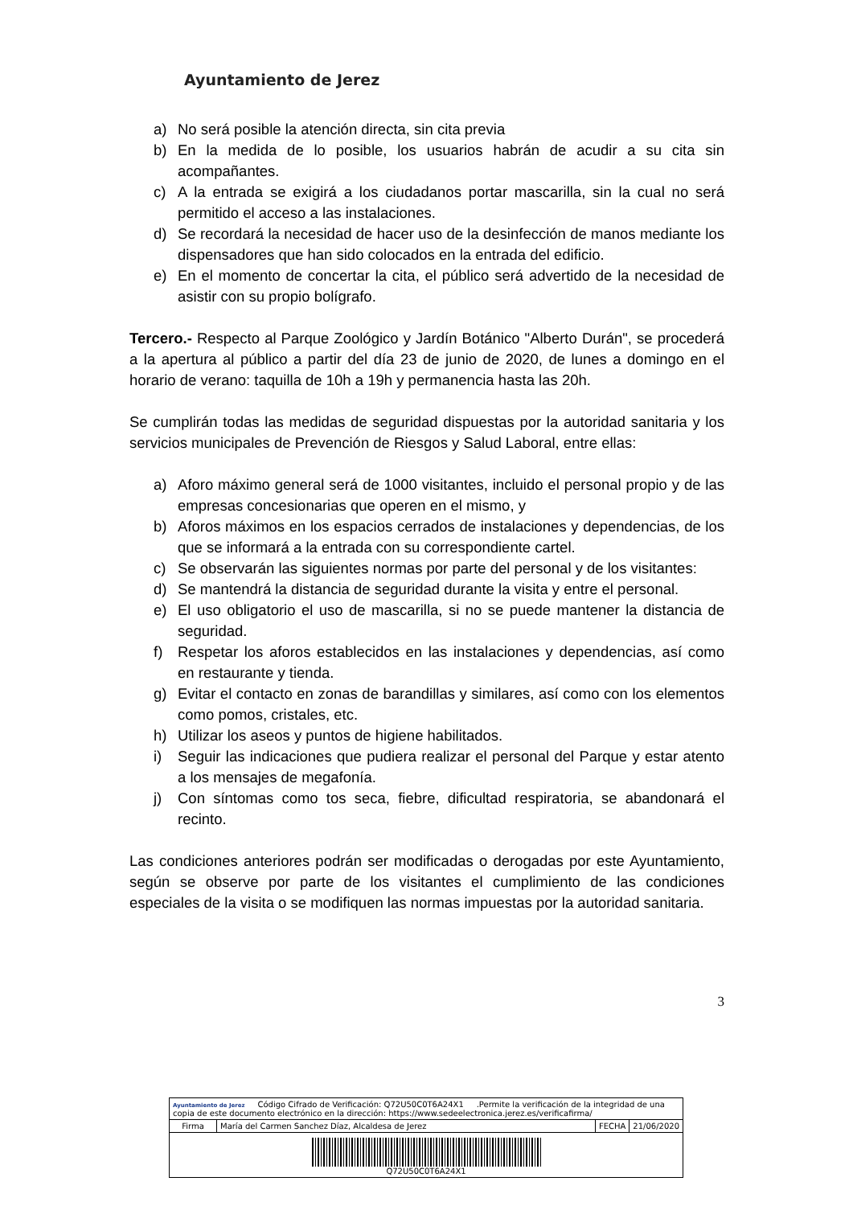Ayuntamiento de Jerez
a) No será posible la atención directa, sin cita previa
b) En la medida de lo posible, los usuarios habrán de acudir a su cita sin acompañantes.
c) A la entrada se exigirá a los ciudadanos portar mascarilla, sin la cual no será permitido el acceso a las instalaciones.
d) Se recordará la necesidad de hacer uso de la desinfección de manos mediante los dispensadores que han sido colocados en la entrada del edificio.
e) En el momento de concertar la cita, el público será advertido de la necesidad de asistir con su propio bolígrafo.
Tercero.- Respecto al Parque Zoológico y Jardín Botánico "Alberto Durán", se procederá a la apertura al público a partir del día 23 de junio de 2020, de lunes a domingo en el horario de verano: taquilla de 10h a 19h y permanencia hasta las 20h.
Se cumplirán todas las medidas de seguridad dispuestas por la autoridad sanitaria y los servicios municipales de Prevención de Riesgos y Salud Laboral, entre ellas:
a) Aforo máximo general será de 1000 visitantes, incluido el personal propio y de las empresas concesionarias que operen en el mismo, y
b) Aforos máximos en los espacios cerrados de instalaciones y dependencias, de los que se informará a la entrada con su correspondiente cartel.
c) Se observarán las siguientes normas por parte del personal y de los visitantes:
d) Se mantendrá la distancia de seguridad durante la visita y entre el personal.
e) El uso obligatorio el uso de mascarilla, si no se puede mantener la distancia de seguridad.
f) Respetar los aforos establecidos en las instalaciones y dependencias, así como en restaurante y tienda.
g) Evitar el contacto en zonas de barandillas y similares, así como con los elementos como pomos, cristales, etc.
h) Utilizar los aseos y puntos de higiene habilitados.
i) Seguir las indicaciones que pudiera realizar el personal del Parque y estar atento a los mensajes de megafonía.
j) Con síntomas como tos seca, fiebre, dificultad respiratoria, se abandonará el recinto.
Las condiciones anteriores podrán ser modificadas o derogadas por este Ayuntamiento, según se observe por parte de los visitantes el cumplimiento de las condiciones especiales de la visita o se modifiquen las normas impuestas por la autoridad sanitaria.
3
| Ayuntamiento de Jerez Código Cifrado de Verificación: Q72U50C0T6A24X1 .Permite la verificación de la integridad de una copia de este documento electrónico en la dirección: https://www.sedeelectronica.jerez.es/verificafirma/ | | | |
| Firma | María del Carmen Sanchez Díaz, Alcaldesa de Jerez | FECHA | 21/06/2020 |
| Q72U50C0T6A24X1 | | | |